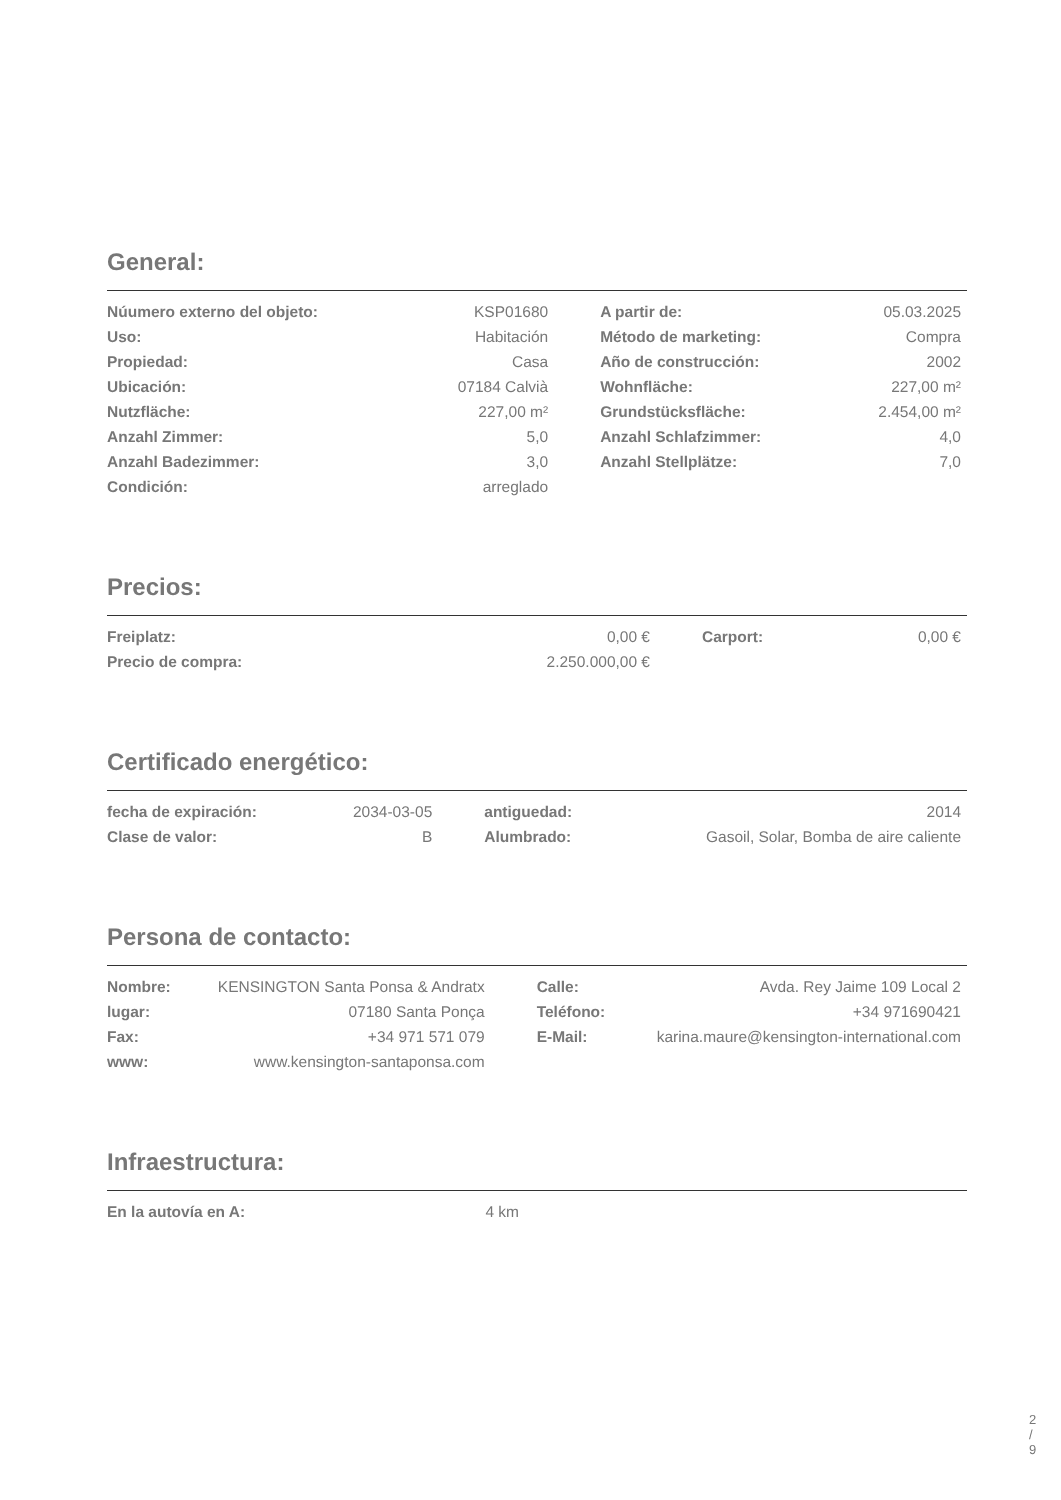General:
| Núumero externo del objeto: | KSP01680 | | A partir de: | 05.03.2025 |
| Uso: | Habitación | | Método de marketing: | Compra |
| Propiedad: | Casa | | Año de construcción: | 2002 |
| Ubicación: | 07184 Calvià | | Wohnfläche: | 227,00 m² |
| Nutzfläche: | 227,00 m² | | Grundstücksfläche: | 2.454,00 m² |
| Anzahl Zimmer: | 5,0 | | Anzahl Schlafzimmer: | 4,0 |
| Anzahl Badezimmer: | 3,0 | | Anzahl Stellplätze: | 7,0 |
| Condición: | arreglado | | | |
Precios:
| Freiplatz: | 0,00 € | | Carport: | 0,00 € |
| Precio de compra: | 2.250.000,00 € | | | |
Certificado energético:
| fecha de expiración: | 2034-03-05 | | antiguedad: | 2014 |
| Clase de valor: | B | | Alumbrado: | Gasoil, Solar, Bomba de aire caliente |
Persona de contacto:
| Nombre: | KENSINGTON Santa Ponsa & Andratx | | Calle: | Avda. Rey Jaime 109 Local 2 |
| lugar: | 07180 Santa Ponça | | Teléfono: | +34 971690421 |
| Fax: | +34 971 571 079 | | E-Mail: | karina.maure@kensington-international.com |
| www: | www.kensington-santaponsa.com | | | |
Infraestructura:
| En la autovía en A: | 4 km | | | |
2 / 9